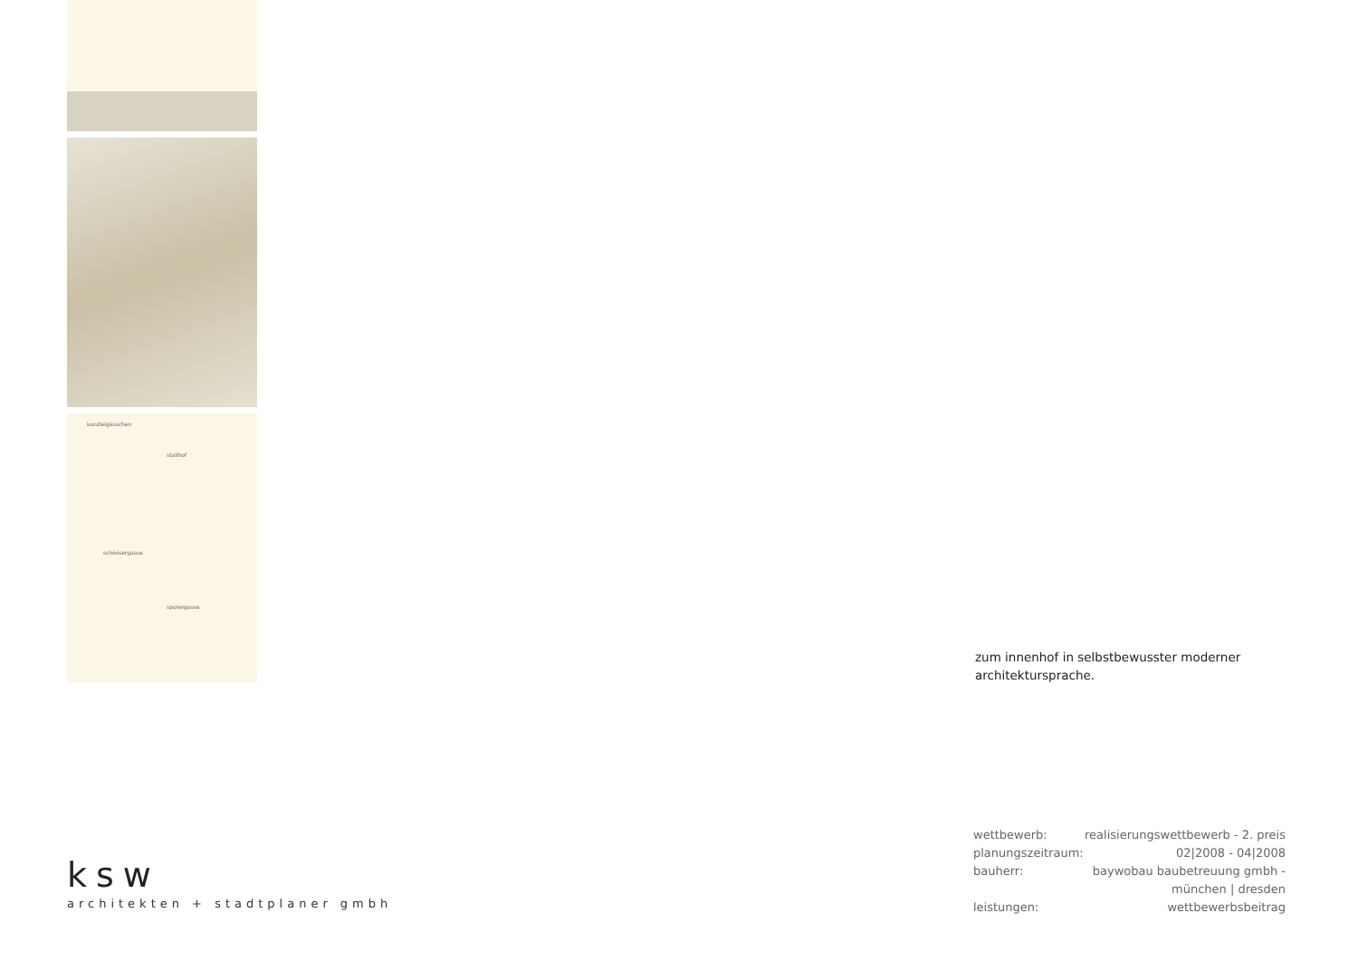kanzleigässchen
stallhof
sporergasse
schössergasse
zum innenhof in selbstbewusster moderner architektursprache.
ksw
architekten + stadtplaner gmbh
| wettbewerb: | realisierungswettbewerb - 2. preis |
| planungszeitraum: | 02/2008 - 04/2008 |
| bauherr: | baywobau baubetreuung gmbh - münchen / dresden |
| leistungen: | wettbewerbsbeitrag |